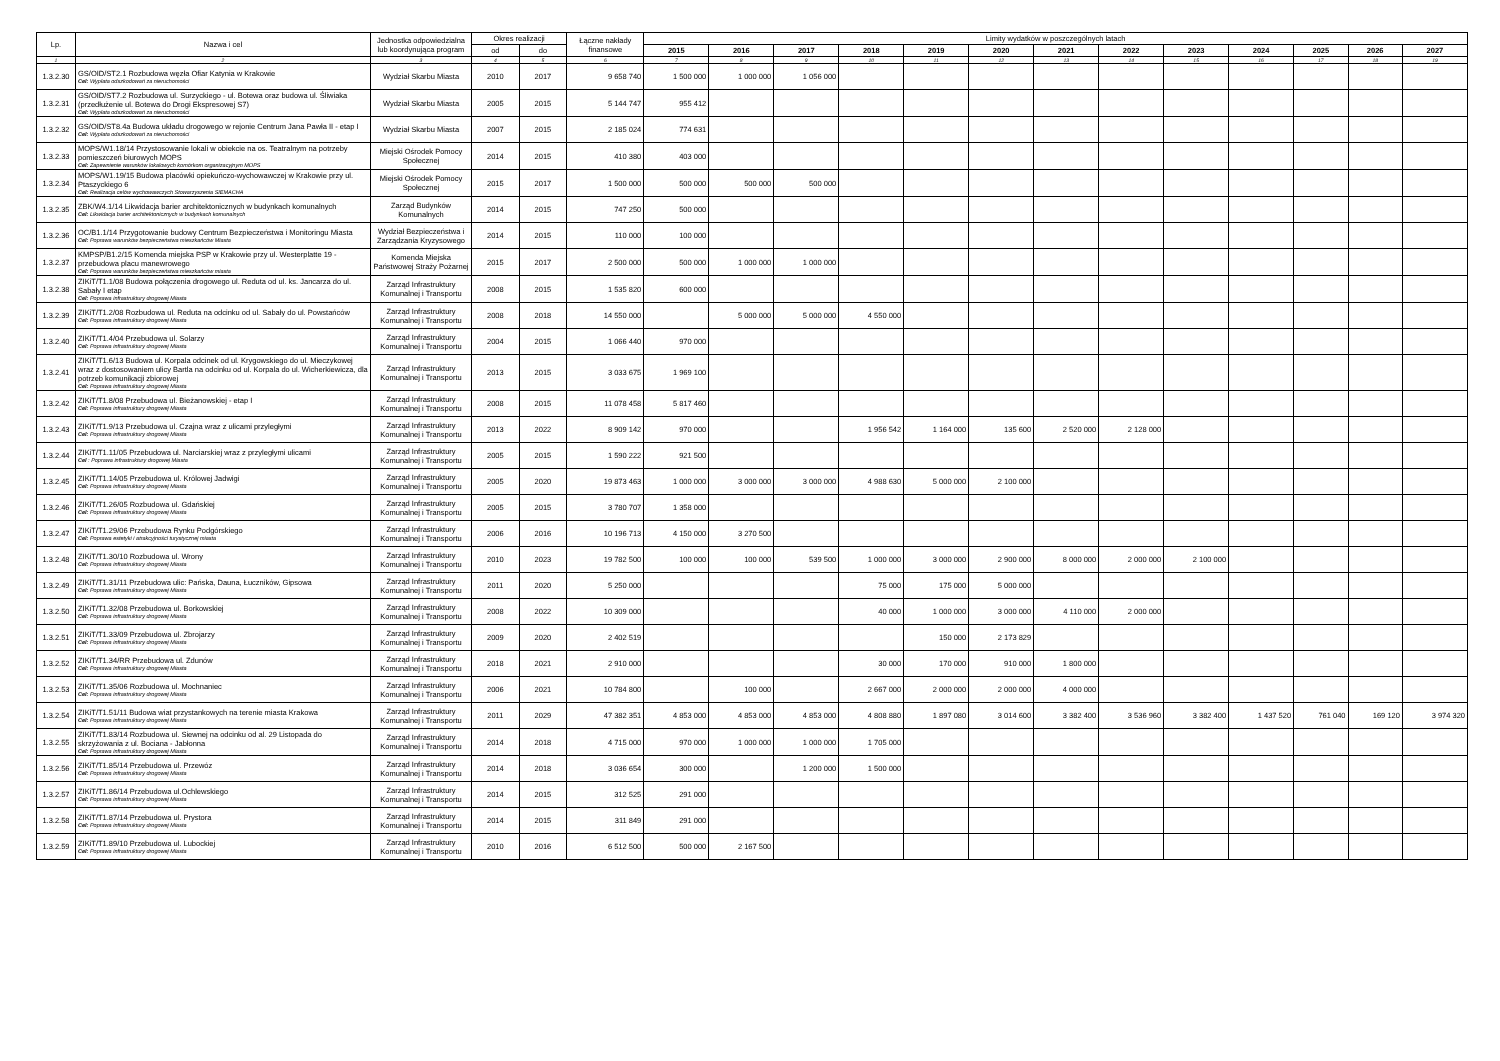| Lp. | Nazwa i cel | Jednostka odpowiedzialna lub koordynująca program | Okres realizacji | | Łączne nakłady finansowe | Limity wydatków w poszczególnych latach | | | | | | | | | | | | |
| --- | --- | --- | --- | --- | --- | --- | --- | --- | --- | --- | --- | --- | --- | --- | --- | --- | --- | --- |
| | | | od | do | | 2015 | 2016 | 2017 | 2018 | 2019 | 2020 | 2021 | 2022 | 2023 | 2024 | 2025 | 2026 | 2027 |
| 1 | 2 | 3 | 4 | 5 | 6 | 7 | 8 | 9 | 10 | 11 | 12 | 13 | 14 | 15 | 16 | 17 | 18 | 19 |
| 1.3.2.30 | GS/OID/ST2.1 Rozbudowa węzła Ofiar Katynia w Krakowie Cel: Wypłata odszkodowań za nieruchomości | Wydział Skarbu Miasta | 2010 | 2017 | 9 658 740 | 1 500 000 | 1 000 000 | 1 056 000 | | | | | | | | | | |
| 1.3.2.31 | GS/OID/ST7.2 Rozbudowa ul. Surzyckiego - ul. Botewa oraz budowa ul. Śliwiaka (przedłużenie ul. Botewa do Drogi Ekspresowej S7) Cel: Wypłata odszkodowań za nieruchomości | Wydział Skarbu Miasta | 2005 | 2015 | 5 144 747 | 955 412 | | | | | | | | | | | | |
| 1.3.2.32 | GS/OID/ST8.4a Budowa układu drogowego w rejonie Centrum Jana Pawła II - etap I Cel: Wypłata odszkodowań za nieruchomości | Wydział Skarbu Miasta | 2007 | 2015 | 2 185 024 | 774 631 | | | | | | | | | | | | |
| 1.3.2.33 | MOPS/W1.18/14 Przystosowanie lokali w obiekcie na os. Teatralnym na potrzeby pomieszczeń biurowych MOPS Cel: Zapewnienie warunków lokalowych komórkom organizacyjnym MOPS | Miejski Ośrodek Pomocy Społecznej | 2014 | 2015 | 410 380 | 403 000 | | | | | | | | | | | | |
| 1.3.2.34 | MOPS/W1.19/15 Budowa placówki opiekuńczo-wychowawczej w Krakowie przy ul. Ptaszyckiego 6 Cel: Realizacja celów wychowawczych Stowarzyszenia SIEMACHA | Miejski Ośrodek Pomocy Społecznej | 2015 | 2017 | 1 500 000 | 500 000 | 500 000 | 500 000 | | | | | | | | | | |
| 1.3.2.35 | ZBK/W4.1/14 Likwidacja barier architektonicznych w budynkach komunalnych Cel: Likwidacja barier architektonicznych w budynkach komunalnych | Zarząd Budynków Komunalnych | 2014 | 2015 | 747 250 | 500 000 | | | | | | | | | | | | |
| 1.3.2.36 | OC/B1.1/14 Przygotowanie budowy Centrum Bezpieczeństwa i Monitoringu Miasta Cel: Poprawa warunków bezpieczeństwa mieszkańców Miasta | Wydział Bezpieczeństwa i Zarządzania Kryzysowego | 2014 | 2015 | 110 000 | 100 000 | | | | | | | | | | | | |
| 1.3.2.37 | KMPSP/B1.2/15 Komenda miejska PSP w Krakowie przy ul. Westerplatte 19 - przebudowa placu manewrowego Cel: Poprawa warunków bezpieczeństwa mieszkańców miasta | Komenda Miejska Państwowej Straży Pożarnej | 2015 | 2017 | 2 500 000 | 500 000 | 1 000 000 | 1 000 000 | | | | | | | | | | |
| 1.3.2.38 | ZIKiT/T1.1/08 Budowa połączenia drogowego ul. Reduta od ul. ks. Jancarza do ul. Sabały I etap Cel: Poprawa infrastruktury drogowej Miasta | Zarząd Infrastruktury Komunalnej i Transportu | 2008 | 2015 | 1 535 820 | 600 000 | | | | | | | | | | | | |
| 1.3.2.39 | ZIKiT/T1.2/08 Rozbudowa ul. Reduta na odcinku od ul. Sabały do ul. Powstańców Cel: Poprawa infrastruktury drogowej Miasta | Zarząd Infrastruktury Komunalnej i Transportu | 2008 | 2018 | 14 550 000 | | 5 000 000 | 5 000 000 | 4 550 000 | | | | | | | | | |
| 1.3.2.40 | ZIKiT/T1.4/04 Przebudowa ul. Solarzy Cel: Poprawa infrastruktury drogowej Miasta | Zarząd Infrastruktury Komunalnej i Transportu | 2004 | 2015 | 1 066 440 | 970 000 | | | | | | | | | | | | |
| 1.3.2.41 | ZIKiT/T1.6/13 Budowa ul. Korpala odcinek od ul. Krygowskiego do ul. Mieczykowej wraz z dostosowaniem ulicy Bartla na odcinku od ul. Korpala do ul. Wicherkiewicza, dla potrzeb komunikacji zbiorowej Cel: Poprawa infrastruktury drogowej Miasta | Zarząd Infrastruktury Komunalnej i Transportu | 2013 | 2015 | 3 033 675 | 1 969 100 | | | | | | | | | | | | |
| 1.3.2.42 | ZIKiT/T1.8/08 Przebudowa ul. Bieżanowskiej - etap I Cel: Poprawa infrastruktury drogowej Miasta | Zarząd Infrastruktury Komunalnej i Transportu | 2008 | 2015 | 11 078 458 | 5 817 460 | | | | | | | | | | | | |
| 1.3.2.43 | ZIKiT/T1.9/13 Przebudowa ul. Czajna wraz z ulicami przyległymi Cel: Poprawa infrastruktury drogowej Miasta | Zarząd Infrastruktury Komunalnej i Transportu | 2013 | 2022 | 8 909 142 | 970 000 | | | 1 956 542 | 1 164 000 | 135 600 | 2 520 000 | 2 128 000 | | | | | |
| 1.3.2.44 | ZIKiT/T1.11/05 Przebudowa ul. Narciarskiej wraz z przyległymi ulicami Cel : Poprawa infrastruktury drogowej Miasta | Zarząd Infrastruktury Komunalnej i Transportu | 2005 | 2015 | 1 590 222 | 921 500 | | | | | | | | | | | | |
| 1.3.2.45 | ZIKiT/T1.14/05 Przebudowa ul. Królowej Jadwigi Cel: Poprawa infrastruktury drogowej Miasta | Zarząd Infrastruktury Komunalnej i Transportu | 2005 | 2020 | 19 873 463 | 1 000 000 | 3 000 000 | 3 000 000 | 4 988 630 | 5 000 000 | 2 100 000 | | | | | | | |
| 1.3.2.46 | ZIKiT/T1.26/05 Rozbudowa ul. Gdańskiej Cel: Poprawa infrastruktury drogowej Miasta | Zarząd Infrastruktury Komunalnej i Transportu | 2005 | 2015 | 3 780 707 | 1 358 000 | | | | | | | | | | | | |
| 1.3.2.47 | ZIKiT/T1.29/06 Przebudowa Rynku Podgórskiego Cel: Poprawa estetyki i atrakcyjności turystycznej miasta | Zarząd Infrastruktury Komunalnej i Transportu | 2006 | 2016 | 10 196 713 | 4 150 000 | 3 270 500 | | | | | | | | | | | |
| 1.3.2.48 | ZIKiT/T1.30/10 Rozbudowa ul. Wrony Cel: Poprawa infrastruktury drogowej Miasta | Zarząd Infrastruktury Komunalnej i Transportu | 2010 | 2023 | 19 782 500 | 100 000 | 100 000 | 539 500 | 1 000 000 | 3 000 000 | 2 900 000 | 8 000 000 | 2 000 000 | 2 100 000 | | | | |
| 1.3.2.49 | ZIKiT/T1.31/11 Przebudowa ulic: Pańska, Dauna, Łuczników, Gipsowa Cel: Poprawa infrastruktury drogowej Miasta | Zarząd Infrastruktury Komunalnej i Transportu | 2011 | 2020 | 5 250 000 | | | | 75 000 | 175 000 | 5 000 000 | | | | | | | |
| 1.3.2.50 | ZIKiT/T1.32/08 Przebudowa ul. Borkowskiej Cel: Poprawa infrastruktury drogowej Miasta | Zarząd Infrastruktury Komunalnej i Transportu | 2008 | 2022 | 10 309 000 | | | | 40 000 | 1 000 000 | 3 000 000 | 4 110 000 | 2 000 000 | | | | | |
| 1.3.2.51 | ZIKiT/T1.33/09 Przebudowa ul. Zbrojarzy Cel: Poprawa infrastruktury drogowej Miasta | Zarząd Infrastruktury Komunalnej i Transportu | 2009 | 2020 | 2 402 519 | | | | | 150 000 | 2 173 829 | | | | | | | |
| 1.3.2.52 | ZIKiT/T1.34/RR Przebudowa ul. Zdunów Cel: Poprawa infrastruktury drogowej Miasta | Zarząd Infrastruktury Komunalnej i Transportu | 2018 | 2021 | 2 910 000 | | | | 30 000 | 170 000 | 910 000 | 1 800 000 | | | | | | |
| 1.3.2.53 | ZIKiT/T1.35/06 Rozbudowa ul. Mochnaniec Cel: Poprawa infrastruktury drogowej Miasta | Zarząd Infrastruktury Komunalnej i Transportu | 2006 | 2021 | 10 784 800 | | 100 000 | | 2 667 000 | 2 000 000 | 2 000 000 | 4 000 000 | | | | | | |
| 1.3.2.54 | ZIKiT/T1.51/11 Budowa wiat przystankowych na terenie miasta Krakowa Cel: Poprawa infrastruktury drogowej Miasta | Zarząd Infrastruktury Komunalnej i Transportu | 2011 | 2029 | 47 382 351 | 4 853 000 | 4 853 000 | 4 853 000 | 4 808 880 | 1 897 080 | 3 014 600 | 3 382 400 | 3 536 960 | 3 382 400 | 1 437 520 | 761 040 | 169 120 | 3 974 320 |
| 1.3.2.55 | ZIKiT/T1.83/14 Rozbudowa ul. Siewnej na odcinku od al. 29 Listopada do skrzyżowania z ul. Bociana - Jabłonna Cel: Poprawa infrastruktury drogowej Miasta | Zarząd Infrastruktury Komunalnej i Transportu | 2014 | 2018 | 4 715 000 | 970 000 | 1 000 000 | 1 000 000 | 1 705 000 | | | | | | | | | |
| 1.3.2.56 | ZIKiT/T1.85/14 Przebudowa ul. Przewóz Cel: Poprawa infrastruktury drogowej Miasta | Zarząd Infrastruktury Komunalnej i Transportu | 2014 | 2018 | 3 036 654 | 300 000 | | 1 200 000 | 1 500 000 | | | | | | | | | |
| 1.3.2.57 | ZIKiT/T1.86/14 Przebudowa ul.Ochlewskiego Cel: Poprawa infrastruktury drogowej Miasta | Zarząd Infrastruktury Komunalnej i Transportu | 2014 | 2015 | 312 525 | 291 000 | | | | | | | | | | | | |
| 1.3.2.58 | ZIKiT/T1.87/14 Przebudowa ul. Prystora Cel: Poprawa infrastruktury drogowej Miasta | Zarząd Infrastruktury Komunalnej i Transportu | 2014 | 2015 | 311 849 | 291 000 | | | | | | | | | | | | |
| 1.3.2.59 | ZIKiT/T1.89/10 Przebudowa ul. Lubockiej Cel: Poprawa infrastruktury drogowej Miasta | Zarząd Infrastruktury Komunalnej i Transportu | 2010 | 2016 | 6 512 500 | 500 000 | 2 167 500 | | | | | | | | | | | |